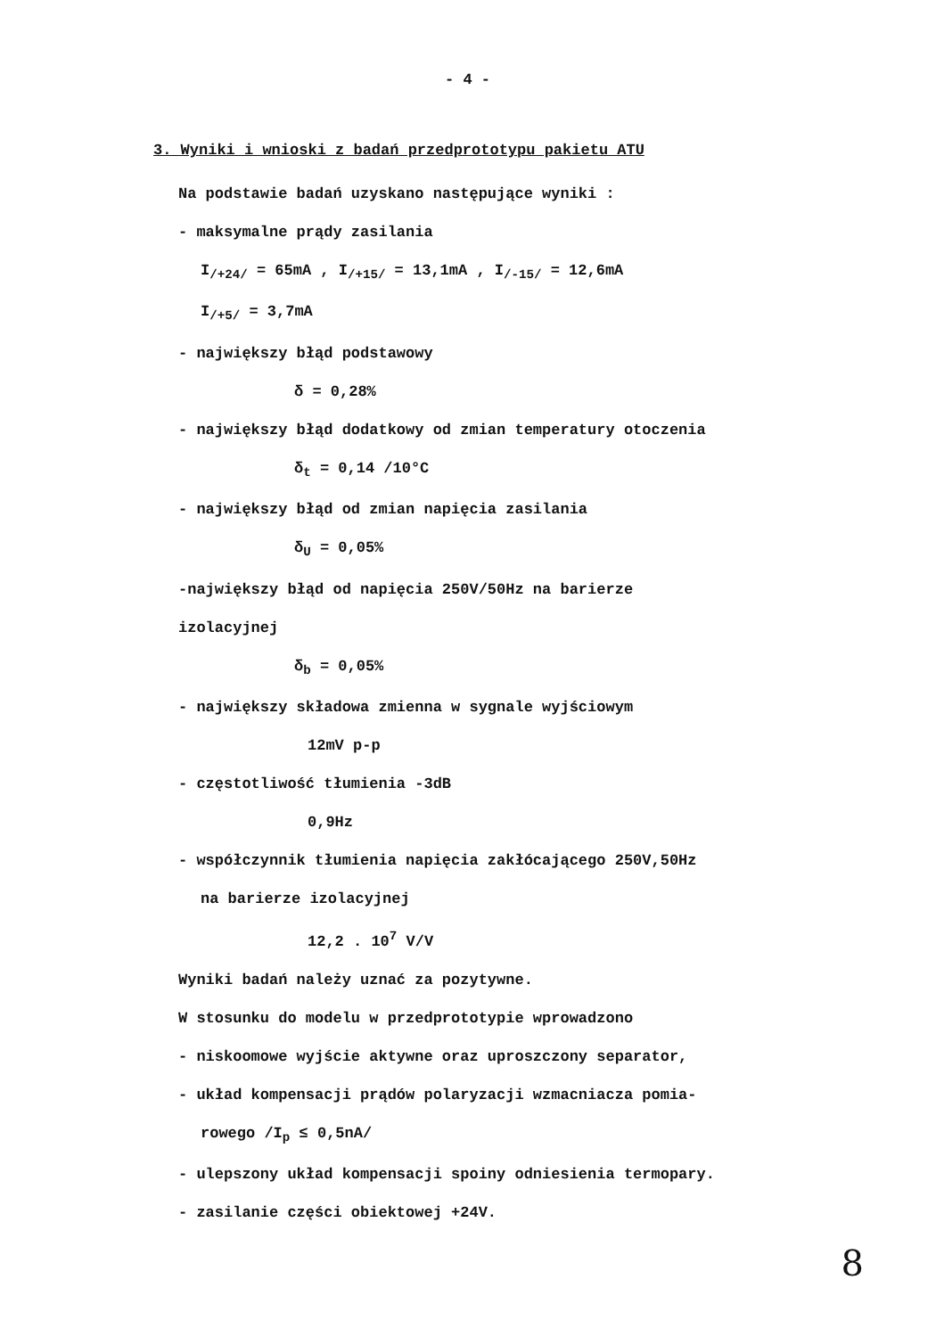- 4 -
3. Wyniki i wnioski z badań przedprototypu pakietu ATU
Na podstawie badań uzyskano następujące wyniki :
- maksymalne prądy zasilania
I<sub>/+24/</sub> = 65mA , I<sub>/+15/</sub> = 13,1mA , I<sub>/-15/</sub> = 12,6mA
I<sub>/+5/</sub> = 3,7mA
- największy błąd podstawowy
δ = 0,28%
- największy błąd dodatkowy od zmian temperatury otoczenia
δ<sub>t</sub> = 0,14 /10°C
- największy błąd od zmian napięcia zasilania
δ<sub>U</sub> = 0,05%
-największy błąd od napięcia 250V/50Hz na barierze
izolacyjnej
δ<sub>b</sub> = 0,05%
- największy składowa zmienna w sygnale wyjściowym
12mV p-p
- częstotliwość tłumienia -3dB
0,9Hz
- współczynnik tłumienia napięcia zakłócającego 250V,50Hz
na barierze izolacyjnej
12,2 . 10<sup>7</sup> V/V
Wyniki badań należy uznać za pozytywne.
W stosunku do modelu w przedprototypie wprowadzono
- niskoomowe wyjście aktywne oraz uproszczony separator,
- układ kompensacji prądów polaryzacji wzmacniacza pomia-
rowego /I<sub>p</sub> ≤ 0,5nA/
- ulepszony układ kompensacji spoiny odniesienia termopary.
- zasilanie części obiektowej +24V.
8